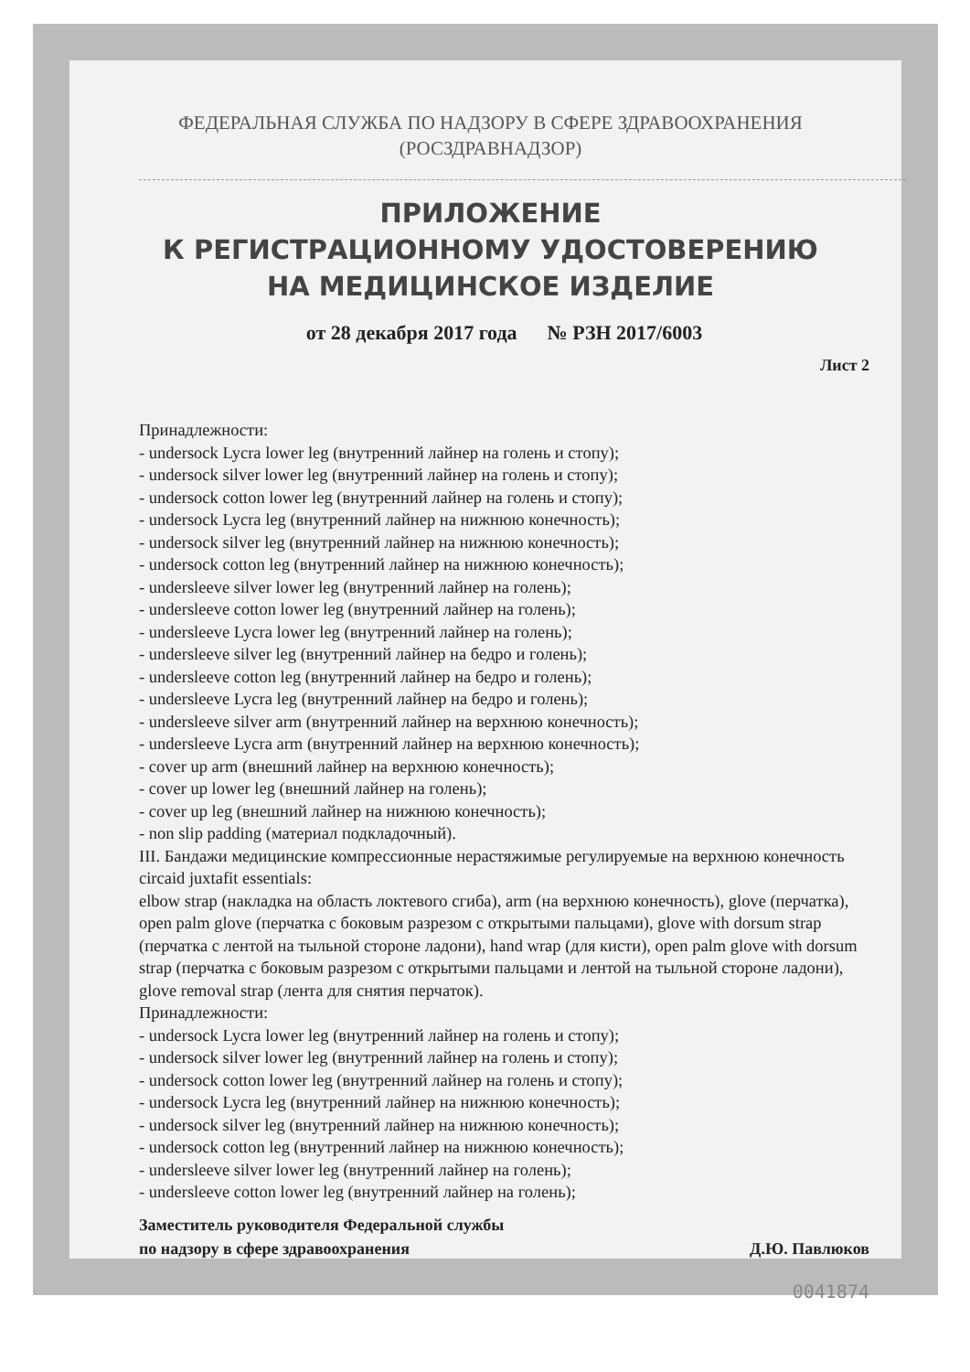ФЕДЕРАЛЬНАЯ СЛУЖБА ПО НАДЗОРУ В СФЕРЕ ЗДРАВООХРАНЕНИЯ
(РОСЗДРАВНАДЗОР)
ПРИЛОЖЕНИЕ
К РЕГИСТРАЦИОННОМУ УДОСТОВЕРЕНИЮ
НА МЕДИЦИНСКОЕ ИЗДЕЛИЕ
от 28 декабря 2017 года № РЗН 2017/6003
Лист 2
Принадлежности:
- undersock Lycra lower leg (внутренний лайнер на голень и стопу);
- undersock silver lower leg (внутренний лайнер на голень и стопу);
- undersock cotton lower leg (внутренний лайнер на голень и стопу);
- undersock Lycra leg (внутренний лайнер на нижнюю конечность);
- undersock silver leg (внутренний лайнер на нижнюю конечность);
- undersock cotton leg (внутренний лайнер на нижнюю конечность);
- undersleeve silver lower leg (внутренний лайнер на голень);
- undersleeve cotton lower leg (внутренний лайнер на голень);
- undersleeve Lycra lower leg (внутренний лайнер на голень);
- undersleeve silver leg (внутренний лайнер на бедро и голень);
- undersleeve cotton leg (внутренний лайнер на бедро и голень);
- undersleeve Lycra leg (внутренний лайнер на бедро и голень);
- undersleeve silver arm (внутренний лайнер на верхнюю конечность);
- undersleeve Lycra arm (внутренний лайнер на верхнюю конечность);
- cover up arm (внешний лайнер на верхнюю конечность);
- cover up lower leg (внешний лайнер на голень);
- cover up leg (внешний лайнер на нижнюю конечность);
- non slip padding (материал подкладочный).
III. Бандажи медицинские компрессионные нерастяжимые регулируемые на верхнюю конечность circaid juxtafit essentials:
elbow strap (накладка на область локтевого сгиба), arm (на верхнюю конечность), glove (перчатка), open palm glove (перчатка с боковым разрезом с открытыми пальцами), glove with dorsum strap (перчатка с лентой на тыльной стороне ладони), hand wrap (для кисти), open palm glove with dorsum strap (перчатка с боковым разрезом с открытыми пальцами и лентой на тыльной стороне ладони), glove removal strap (лента для снятия перчаток).
Принадлежности:
- undersock Lycra lower leg (внутренний лайнер на голень и стопу);
- undersock silver lower leg (внутренний лайнер на голень и стопу);
- undersock cotton lower leg (внутренний лайнер на голень и стопу);
- undersock Lycra leg (внутренний лайнер на нижнюю конечность);
- undersock silver leg (внутренний лайнер на нижнюю конечность);
- undersock cotton leg (внутренний лайнер на нижнюю конечность);
- undersleeve silver lower leg (внутренний лайнер на голень);
- undersleeve cotton lower leg (внутренний лайнер на голень);
Заместитель руководителя Федеральной службы
по надзору в сфере здравоохранения
Д.Ю. Павлюков
0041874